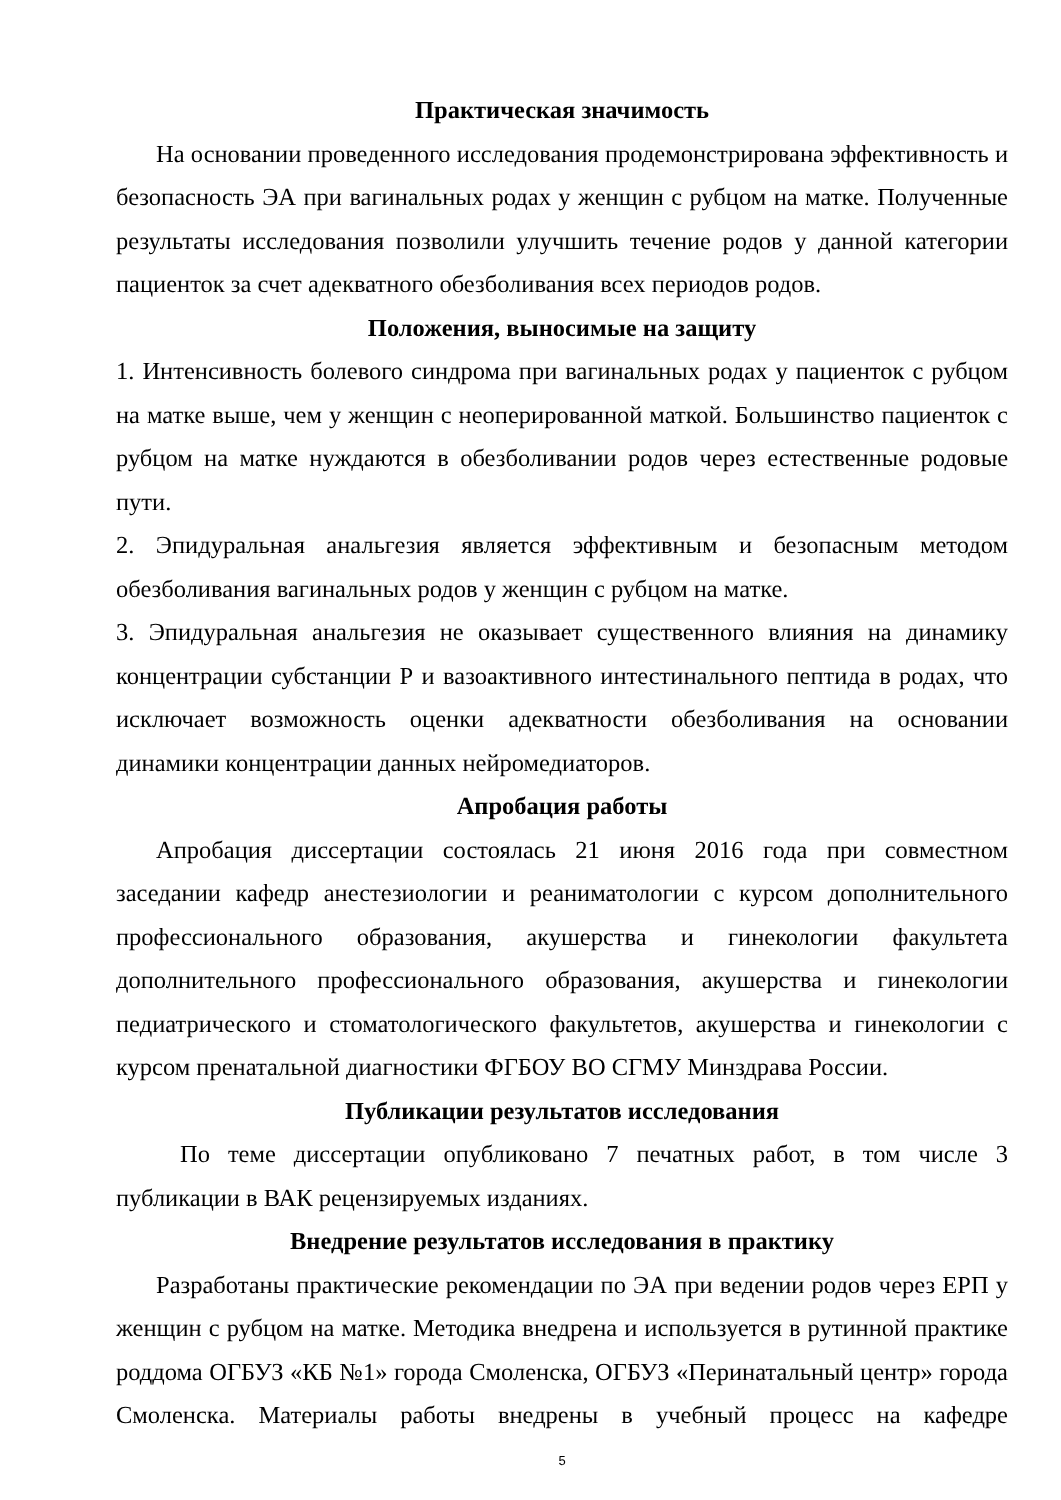Практическая значимость
На основании проведенного исследования продемонстрирована эффективность и безопасность ЭА при вагинальных родах у женщин с рубцом на матке. Полученные результаты исследования позволили улучшить течение родов у данной категории пациенток за счет адекватного обезболивания всех периодов родов.
Положения, выносимые на защиту
1. Интенсивность болевого синдрома при вагинальных родах у пациенток с рубцом на матке выше, чем у женщин с неоперированной маткой. Большинство пациенток с рубцом на матке нуждаются в обезболивании родов через естественные родовые пути.
2. Эпидуральная анальгезия является эффективным и безопасным методом обезболивания вагинальных родов у женщин с рубцом на матке.
3. Эпидуральная анальгезия не оказывает существенного влияния на динамику концентрации субстанции Р и вазоактивного интестинального пептида в родах, что исключает возможность оценки адекватности обезболивания на основании динамики концентрации данных нейромедиаторов.
Апробация работы
Апробация диссертации состоялась 21 июня 2016 года при совместном заседании кафедр анестезиологии и реаниматологии с курсом дополнительного профессионального образования, акушерства и гинекологии факультета дополнительного профессионального образования, акушерства и гинекологии педиатрического и стоматологического факультетов, акушерства и гинекологии с курсом пренатальной диагностики ФГБОУ ВО СГМУ Минздрава России.
Публикации результатов исследования
По теме диссертации опубликовано 7 печатных работ, в том числе 3 публикации в ВАК рецензируемых изданиях.
Внедрение результатов исследования в практику
Разработаны практические рекомендации по ЭА при ведении родов через ЕРП у женщин с рубцом на матке. Методика внедрена и используется в рутинной практике роддома ОГБУЗ «КБ №1» города Смоленска, ОГБУЗ «Перинатальный центр» города Смоленска. Материалы работы внедрены в учебный процесс на кафедре
5